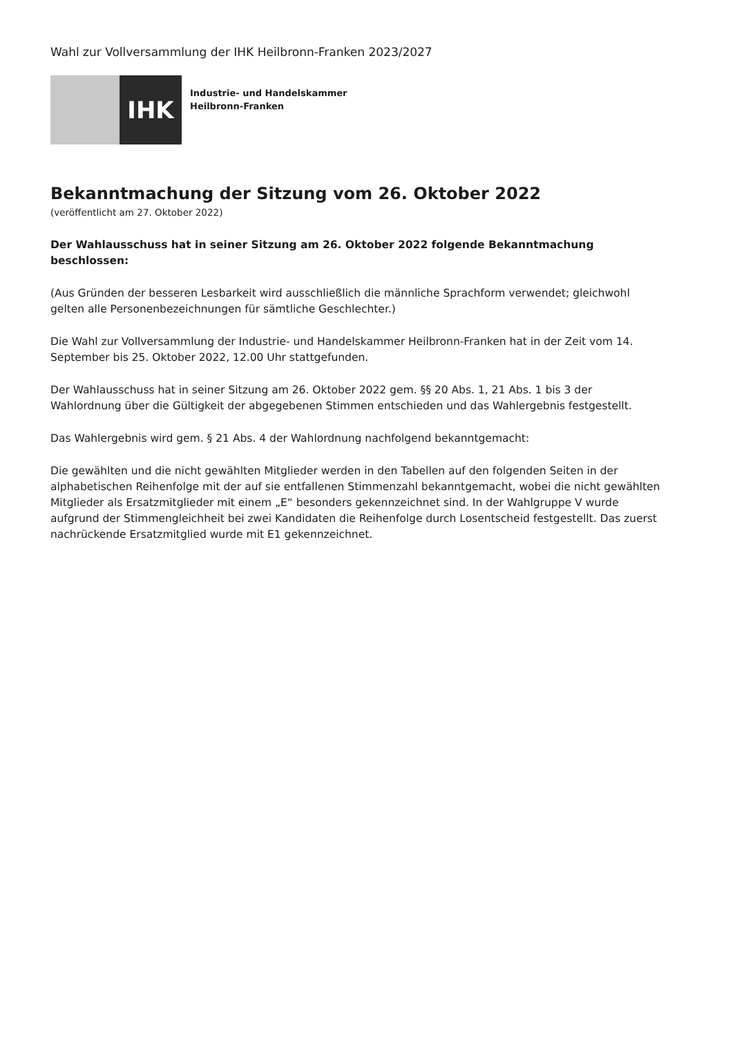Wahl zur Vollversammlung der IHK Heilbronn-Franken 2023/2027
IHK
Industrie- und Handelskammer
Heilbronn-Franken
Bekanntmachung der Sitzung vom 26. Oktober 2022
(veröffentlicht am 27. Oktober 2022)
Der Wahlausschuss hat in seiner Sitzung am 26. Oktober 2022 folgende Bekanntmachung beschlossen:
(Aus Gründen der besseren Lesbarkeit wird ausschließlich die männliche Sprachform verwendet; gleichwohl gelten alle Personenbezeichnungen für sämtliche Geschlechter.)
Die Wahl zur Vollversammlung der Industrie- und Handelskammer Heilbronn-Franken hat in der Zeit vom 14. September bis 25. Oktober 2022, 12.00 Uhr stattgefunden.
Der Wahlausschuss hat in seiner Sitzung am 26. Oktober 2022 gem. §§ 20 Abs. 1, 21 Abs. 1 bis 3 der Wahlordnung über die Gültigkeit der abgegebenen Stimmen entschieden und das Wahlergebnis festgestellt.
Das Wahlergebnis wird gem. § 21 Abs. 4 der Wahlordnung nachfolgend bekanntgemacht:
Die gewählten und die nicht gewählten Mitglieder werden in den Tabellen auf den folgenden Seiten in der alphabetischen Reihenfolge mit der auf sie entfallenen Stimmenzahl bekanntgemacht, wobei die nicht gewählten Mitglieder als Ersatzmitglieder mit einem „E“ besonders gekennzeichnet sind. In der Wahlgruppe V wurde aufgrund der Stimmengleichheit bei zwei Kandidaten die Reihenfolge durch Losentscheid festgestellt. Das zuerst nachrückende Ersatzmitglied wurde mit E1 gekennzeichnet.